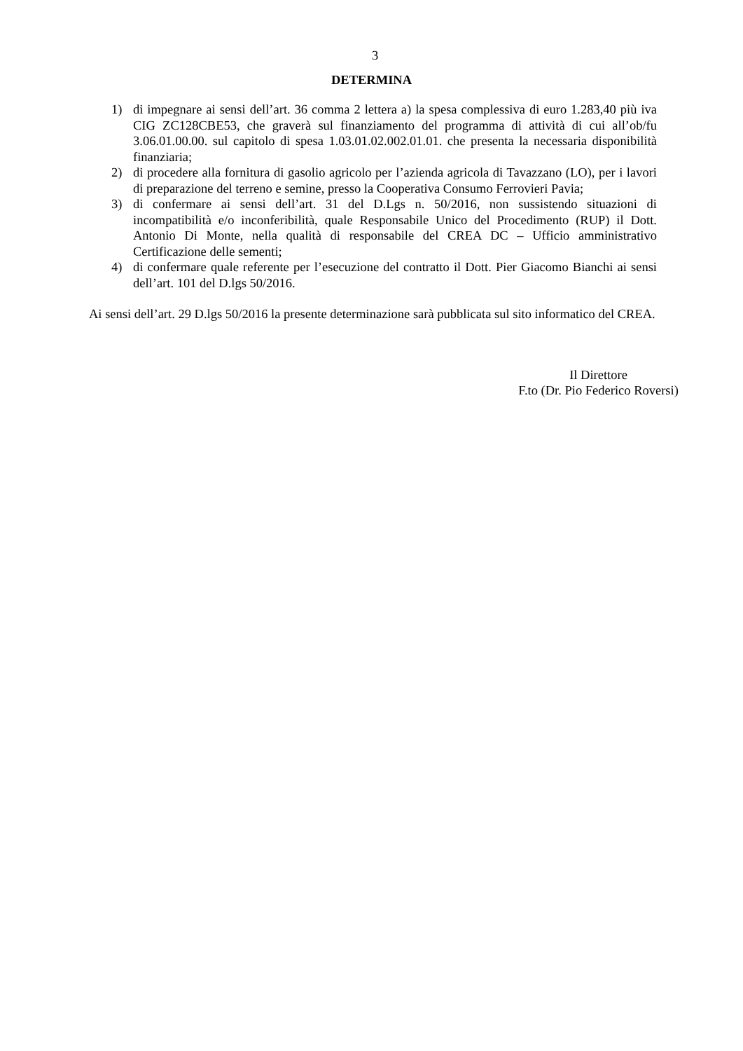3
DETERMINA
1) di impegnare ai sensi dell’art. 36 comma 2 lettera a) la spesa complessiva di euro 1.283,40 più iva CIG ZC128CBE53, che graverà sul finanziamento del programma di attività di cui all’ob/fu 3.06.01.00.00. sul capitolo di spesa 1.03.01.02.002.01.01. che presenta la necessaria disponibilità finanziaria;
2) di procedere alla fornitura di gasolio agricolo per l’azienda agricola di Tavazzano (LO), per i lavori di preparazione del terreno e semine, presso la Cooperativa Consumo Ferrovieri Pavia;
3) di confermare ai sensi dell’art. 31 del D.Lgs n. 50/2016, non sussistendo situazioni di incompatibilità e/o inconferibilità, quale Responsabile Unico del Procedimento (RUP) il Dott. Antonio Di Monte, nella qualità di responsabile del CREA DC – Ufficio amministrativo Certificazione delle sementi;
4) di confermare quale referente per l’esecuzione del contratto il Dott. Pier Giacomo Bianchi ai sensi dell’art. 101 del D.lgs 50/2016.
Ai sensi dell’art. 29 D.lgs 50/2016 la presente determinazione sarà pubblicata sul sito informatico del CREA.
Il Direttore
F.to (Dr. Pio Federico Roversi)